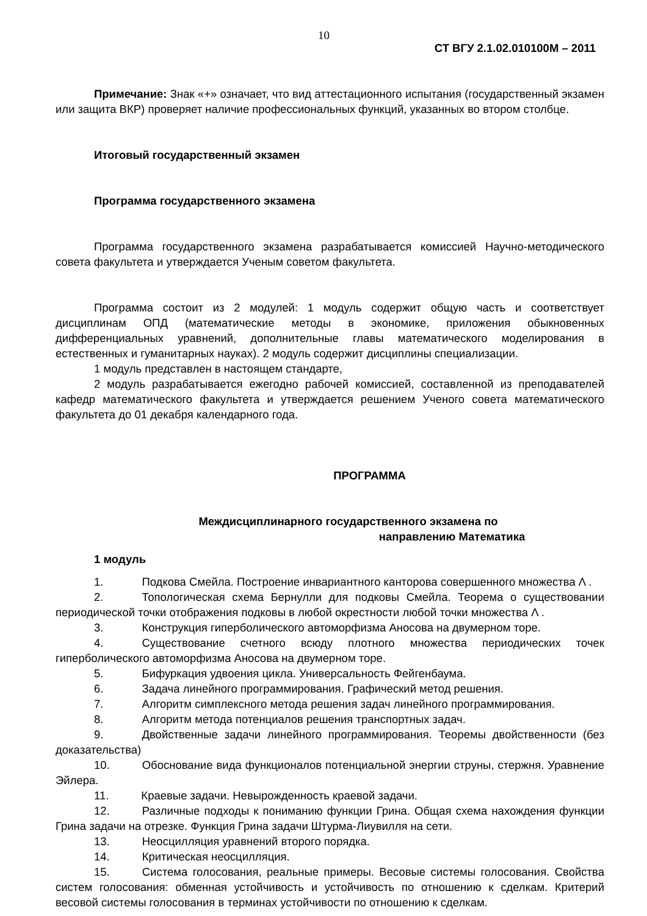10
СТ ВГУ 2.1.02.010100М – 2011
Примечание: Знак «+» означает, что вид аттестационного испытания (государственный экзамен или защита ВКР) проверяет наличие профессиональных функций, указанных во втором столбце.
Итоговый государственный экзамен
Программа государственного экзамена
Программа государственного экзамена разрабатывается комиссией Научно-методического совета факультета и утверждается Ученым советом факультета.
Программа состоит из 2 модулей: 1 модуль содержит общую часть и соответствует дисциплинам ОПД (математические методы в экономике, приложения обыкновенных дифференциальных уравнений, дополнительные главы математического моделирования в естественных и гуманитарных науках). 2 модуль содержит дисциплины специализации.
1 модуль представлен в настоящем стандарте,
2 модуль разрабатывается ежегодно рабочей комиссией, составленной из преподавателей кафедр математического факультета и утверждается решением Ученого совета математического факультета до 01 декабря календарного года.
ПРОГРАММА
Междисциплинарного государственного экзамена по
направлению Математика
1 модуль
1. Подкова Смейла. Построение инвариантного канторова совершенного множества Λ .
2. Топологическая схема Бернулли для подковы Смейла. Теорема о существовании периодической точки отображения подковы в любой окрестности любой точки множества Λ .
3. Конструкция гиперболического автоморфизма Аносова на двумерном торе.
4. Существование счетного всюду плотного множества периодических точек гиперболического автоморфизма Аносова на двумерном торе.
5. Бифуркация удвоения цикла. Универсальность Фейгенбаума.
6. Задача линейного программирования. Графический метод решения.
7. Алгоритм симплексного метода решения задач линейного программирования.
8. Алгоритм метода потенциалов решения транспортных задач.
9. Двойственные задачи линейного программирования. Теоремы двойственности (без доказательства)
10. Обоснование вида функционалов потенциальной энергии струны, стержня. Уравнение Эйлера.
11. Краевые задачи. Невырожденность краевой задачи.
12. Различные подходы к пониманию функции Грина. Общая схема нахождения функции Грина задачи на отрезке. Функция Грина задачи Штурма-Лиувилля на сети.
13. Неосцилляция уравнений второго порядка.
14. Критическая неосцилляция.
15. Система голосования, реальные примеры. Весовые системы голосования. Свойства систем голосования: обменная устойчивость и устойчивость по отношению к сделкам. Критерий весовой системы голосования в терминах устойчивости по отношению к сделкам.